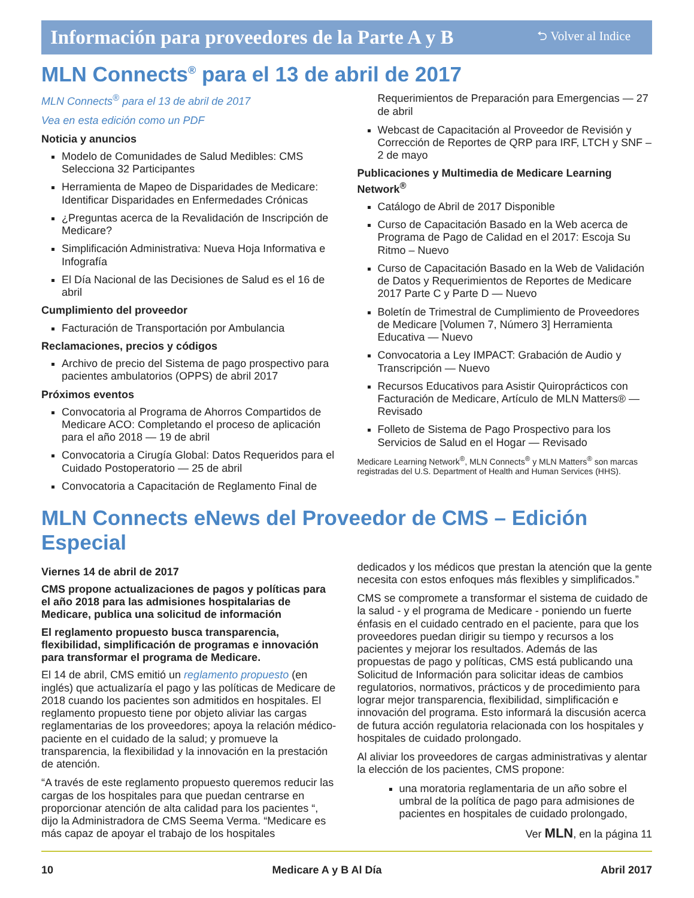Información para proveedores de la Parte A y B ⮌ Volver al Indice
MLN Connects<sup>®</sup> para el 13 de abril de 2017
MLN Connects<sup>®</sup> para el 13 de abril de 2017
Vea en esta edición como un PDF
Noticia y anuncios
Modelo de Comunidades de Salud Medibles: CMS Selecciona 32 Participantes
Herramienta de Mapeo de Disparidades de Medicare: Identificar Disparidades en Enfermedades Crónicas
¿Preguntas acerca de la Revalidación de Inscripción de Medicare?
Simplificación Administrativa: Nueva Hoja Informativa e Infografía
El Día Nacional de las Decisiones de Salud es el 16 de abril
Cumplimiento del proveedor
Facturación de Transportación por Ambulancia
Reclamaciones, precios y códigos
Archivo de precio del Sistema de pago prospectivo para pacientes ambulatorios (OPPS) de abril 2017
Próximos eventos
Convocatoria al Programa de Ahorros Compartidos de Medicare ACO: Completando el proceso de aplicación para el año 2018 — 19 de abril
Convocatoria a Cirugía Global: Datos Requeridos para el Cuidado Postoperatorio — 25 de abril
Convocatoria a Capacitación de Reglamento Final de
Requerimientos de Preparación para Emergencias — 27 de abril
Webcast de Capacitación al Proveedor de Revisión y Corrección de Reportes de QRP para IRF, LTCH y SNF – 2 de mayo
Publicaciones y Multimedia de Medicare Learning Network<sup>®</sup>
Catálogo de Abril de 2017 Disponible
Curso de Capacitación Basado en la Web acerca de Programa de Pago de Calidad en el 2017: Escoja Su Ritmo – Nuevo
Curso de Capacitación Basado en la Web de Validación de Datos y Requerimientos de Reportes de Medicare 2017 Parte C y Parte D — Nuevo
Boletín de Trimestral de Cumplimiento de Proveedores de Medicare [Volumen 7, Número 3] Herramienta Educativa — Nuevo
Convocatoria a Ley IMPACT: Grabación de Audio y Transcripción — Nuevo
Recursos Educativos para Asistir Quiroprácticos con Facturación de Medicare, Artículo de MLN Matters® — Revisado
Folleto de Sistema de Pago Prospectivo para los Servicios de Salud en el Hogar — Revisado
Medicare Learning Network<sup>®</sup>, MLN Connects<sup>®</sup> y MLN Matters<sup>®</sup> son marcas registradas del U.S. Department of Health and Human Services (HHS).
MLN Connects eNews del Proveedor de CMS – Edición Especial
Viernes 14 de abril de 2017
CMS propone actualizaciones de pagos y políticas para el año 2018 para las admisiones hospitalarias de Medicare, publica una solicitud de información
El reglamento propuesto busca transparencia, flexibilidad, simplificación de programas e innovación para transformar el programa de Medicare.
El 14 de abril, CMS emitió un reglamento propuesto (en inglés) que actualizaría el pago y las políticas de Medicare de 2018 cuando los pacientes son admitidos en hospitales. El reglamento propuesto tiene por objeto aliviar las cargas reglamentarias de los proveedores; apoya la relación médico-paciente en el cuidado de la salud; y promueve la transparencia, la flexibilidad y la innovación en la prestación de atención.
“A través de este reglamento propuesto queremos reducir las cargas de los hospitales para que puedan centrarse en proporcionar atención de alta calidad para los pacientes “, dijo la Administradora de CMS Seema Verma. “Medicare es más capaz de apoyar el trabajo de los hospitales
dedicados y los médicos que prestan la atención que la gente necesita con estos enfoques más flexibles y simplificados.”
CMS se compromete a transformar el sistema de cuidado de la salud - y el programa de Medicare - poniendo un fuerte énfasis en el cuidado centrado en el paciente, para que los proveedores puedan dirigir su tiempo y recursos a los pacientes y mejorar los resultados. Además de las propuestas de pago y políticas, CMS está publicando una Solicitud de Información para solicitar ideas de cambios regulatorios, normativos, prácticos y de procedimiento para lograr mejor transparencia, flexibilidad, simplificación e innovación del programa. Esto informará la discusión acerca de futura acción regulatoria relacionada con los hospitales y hospitales de cuidado prolongado.
Al aliviar los proveedores de cargas administrativas y alentar la elección de los pacientes, CMS propone:
una moratoria reglamentaria de un año sobre el umbral de la política de pago para admisiones de pacientes en hospitales de cuidado prolongado,
Ver MLN, en la página 11
10 Medicare A y B Al Día Abril 2017